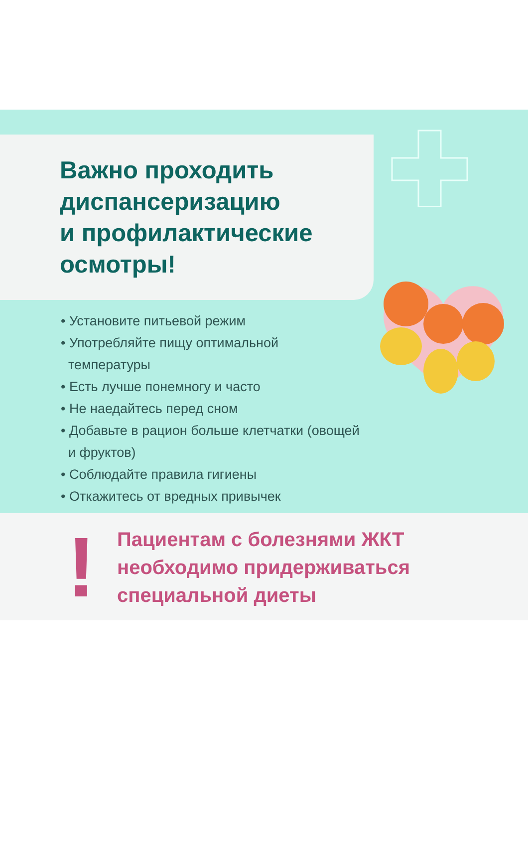Важно проходить
диспансеризацию
и профилактические
осмотры!
• Установите питьевой режим
• Употребляйте пищу оптимальной
температуры
• Есть лучше понемногу и часто
• Не наедайтесь перед сном
• Добавьте в рацион больше клетчатки (овощей
и фруктов)
• Соблюдайте правила гигиены
• Откажитесь от вредных привычек
!
Пациентам с болезнями ЖКТ
необходимо придерживаться
специальной диеты